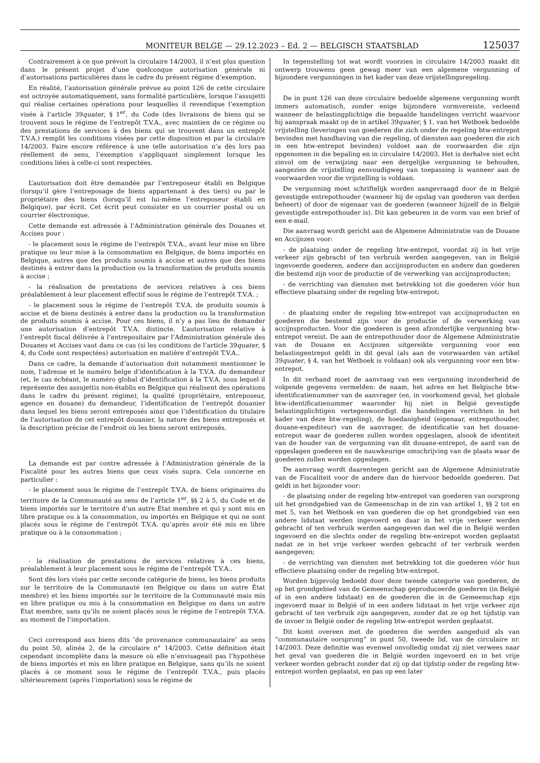MONITEUR BELGE — 29.12.2023 – Ed. 2 — BELGISCH STAATSBLAD
125037
Contrairement à ce que prévoit la circulaire 14/2003, il n’est plus question dans le présent projet d’une quelconque autorisation générale ni d’autorisations particulières dans le cadre du présent régime d’exemption.
En réalité, l’autorisation générale prévue au point 126 de cette circulaire est octroyée automatiquement, sans formalité particulière, lorsque l’assujetti qui réalise certaines opérations pour lesquelles il revendique l’exemption visée à l’article 39quater, § 1<sup>er</sup>, du Code (des livraisons de biens qui se trouvent sous le régime de l’entrepôt T.V.A., avec maintien de ce régime ou des prestations de services à des biens qui se trouvent dans un entrepôt T.V.A.) remplit les conditions visées par cette disposition et par la circulaire 14/2003. Faire encore référence à une telle autorisation n’a dès lors pas réellement de sens, l’exemption s’appliquant simplement lorsque les conditions liées à celle-ci sont respectées.
L’autorisation doit être demandée par l’entreposeur établi en Belgique (lorsqu’il gère l’entreposage de biens appartenant à des tiers) ou par le propriétaire des biens (lorsqu’il est lui-même l’entreposeur établi en Belgique), par écrit. Cet écrit peut consister en un courrier postal ou un courrier électronique.
Cette demande est adressée à l’Administration générale des Douanes et Accises pour :
- le placement sous le régime de l’entrepôt T.V.A., avant leur mise en libre pratique ou leur mise à la consommation en Belgique, de biens importés en Belgique, autres que des produits soumis à accise et autres que des biens destinés à entrer dans la production ou la transformation de produits soumis à accise ;
- la réalisation de prestations de services relatives à ces biens préalablement à leur placement effectif sous le régime de l’entrepôt T.V.A. ;
- le placement sous le régime de l’entrepôt T.V.A. de produits soumis à accise et de biens destinés à entrer dans la production ou la transformation de produits soumis à accise. Pour ces biens, il n’y a pas lieu de demander une autorisation d’entrepôt T.V.A. distincte. L’autorisation relative à l’entrepôt fiscal délivrée à l’entrepositaire par l’Administration générale des Douanes et Accises vaut dans ce cas (si les conditions de l’article 39quater, § 4, du Code sont respectées) autorisation en matière d’entrepôt T.V.A..
Dans ce cadre, la demande d’autorisation doit notamment mentionner le nom, l’adresse et le numéro belge d’identification à la T.V.A. du demandeur (et, le cas échéant, le numéro global d’identification à la T.V.A. sous lequel il représente des assujettis non-établis en Belgique qui réalisent des opérations dans le cadre du présent régime), la qualité (propriétaire, entreposeur, agence en douane) du demandeur, l’identification de l’entrepôt douanier dans lequel les biens seront entreposés ainsi que l’identification du titulaire de l’autorisation de cet entrepôt douanier, la nature des biens entreposés et la description précise de l’endroit où les biens seront entreposés.
La demande est par contre adressée à l’Administration générale de la Fiscalité pour les autres biens que ceux visés supra. Cela concerne en particulier :
- le placement sous le régime de l’entrepôt T.V.A. de biens originaires du territoire de la Communauté au sens de l’article 1<sup>er</sup>, §§ 2 à 5, du Code et de biens importés sur le territoire d’un autre État membre et qui y sont mis en libre pratique ou à la consommation, ou importés en Belgique et qui ne sont placés sous le régime de l’entrepôt T.V.A. qu’après avoir été mis en libre pratique ou à la consommation ;
- la réalisation de prestations de services relatives à ces biens, préalablement à leur placement sous le régime de l’entrepôt T.V.A..
Sont dès lors visés par cette seconde catégorie de biens, les biens produits sur le territoire de la Communauté (en Belgique ou dans un autre État membre) et les biens importés sur le territoire de la Communauté mais mis en libre pratique ou mis à la consommation en Belgique ou dans un autre État membre, sans qu’ils ne soient placés sous le régime de l’entrepôt T.V.A. au moment de l’importation.
Ceci correspond aux biens dits ″de provenance communautaire″ au sens du point 50, alinéa 2, de la circulaire n° 14/2003. Cette définition était cependant incomplète dans la mesure où elle n’envisageait pas l’hypothèse de biens importés et mis en libre pratique en Belgique, sans qu’ils ne soient placés à ce moment sous le régime de l’entrepôt T.V.A., puis placés ultérieurement (après l’importation) sous le régime de
In tegenstelling tot wat wordt voorzien in circulaire 14/2003 maakt dit ontwerp trouwens geen gewag meer van een algemene vergunning of bijzondere vergunningen in het kader van deze vrijstellingsregeling.
De in punt 126 van deze circulaire bedoelde algemene vergunning wordt immers automatisch, zonder enige bijzondere vormvereiste, verleend wanneer de belastingplichtige die bepaalde handelingen verricht waarvoor hij aanspraak maakt op de in artikel 39quater, § 1, van het Wetboek bedoelde vrijstelling (leveringen van goederen die zich onder de regeling btw-entrepot bevinden met handhaving van die regeling, of diensten aan goederen die zich in een btw-entrepot bevinden) voldoet aan de voorwaarden die zijn opgenomen in die bepaling en in circulaire 14/2003. Het is derhalve niet echt zinvol om de verwijzing naar een dergelijke vergunning te behouden, aangezien de vrijstelling eenvoudigweg van toepassing is wanneer aan de voorwaarden voor die vrijstelling is voldaan.
De vergunning moet schriftelijk worden aangevraagd door de in België gevestigde entrepothouder (wanneer hij de opslag van goederen van derden beheert) of door de eigenaar van de goederen (wanneer hijzelf de in België gevestigde entrepothouder is). Dit kan gebeuren in de vorm van een brief of een e-mail.
Die aanvraag wordt gericht aan de Algemene Administratie van de Douane en Accijnzen voor:
- de plaatsing onder de regeling btw-entrepot, voordat zij in het vrije verkeer zijn gebracht of ten verbruik werden aangegeven, van in België ingevoerde goederen, andere dan accijnsproducten en andere dan goederen die bestemd zijn voor de productie of de verwerking van accijnsproducten;
- de verrichting van diensten met betrekking tot die goederen vóór hun effectieve plaatsing onder de regeling btw-entrepot;
- de plaatsing onder de regeling btw-entrepot van accijnsproducten en goederen die bestemd zijn voor de productie of de verwerking van accijnsproducten. Voor die goederen is geen afzonderlijke vergunning btw-entrepot vereist. De aan de entrepothouder door de Algemene Administratie van de Douane en Accijnzen uitgereikte vergunning voor een belastingentrepot geldt in dit geval (als aan de voorwaarden van artikel 39quater, § 4, van het Wetboek is voldaan) ook als vergunning voor een btw-entrepot.
In dit verband moet de aanvraag van een vergunning inzonderheid de volgende gegevens vermelden: de naam, het adres en het Belgische btw-identificatienummer van de aanvrager (en, in voorkomend geval, het globale btw-identificatienummer waaronder hij niet in België gevestigde belastingplichtigen vertegenwoordigt die handelingen verrichten in het kader van deze btw-regeling), de hoedanigheid (eigenaar, entrepothouder, douane-expediteur) van de aanvrager, de identificatie van het douane-entrepot waar de goederen zullen worden opgeslagen, alsook de identiteit van de houder van de vergunning van dit douane-entrepot, de aard van de opgeslagen goederen en de nauwkeurige omschrijving van de plaats waar de goederen zullen worden opgeslagen.
De aanvraag wordt daarentegen gericht aan de Algemene Administratie van de Fiscaliteit voor de andere dan de hiervoor bedoelde goederen. Dat geldt in het bijzonder voor:
- de plaatsing onder de regeling btw-entrepot van goederen van oorsprong uit het grondgebied van de Gemeenschap in de zin van artikel 1, §§ 2 tot en met 5, van het Wetboek en van goederen die op het grondgebied van een andere lidstaat werden ingevoerd en daar in het vrije verkeer werden gebracht of ten verbruik werden aangegeven dan wel die in België werden ingevoerd en die slechts onder de regeling btw-entrepot worden geplaatst nadat ze in het vrije verkeer werden gebracht of ter verbruik werden aangegeven;
- de verrichting van diensten met betrekking tot die goederen vóór hun effectieve plaatsing onder de regeling btw-entrepot.
Worden bijgevolg bedoeld door deze tweede categorie van goederen, de op het grondgebied van de Gemeenschap geproduceerde goederen (in België of in een andere lidstaat) en de goederen die in de Gemeenschap zijn ingevoerd maar in België of in een andere lidstaat in het vrije verkeer zijn gebracht of ten verbruik zijn aangegeven, zonder dat ze op het tijdstip van de invoer in België onder de regeling btw-entrepot werden geplaatst.
Dit komt overeen met de goederen die werden aangeduid als van “communautaire oorsprong” in punt 50, tweede lid, van de circulaire nr. 14/2003. Deze definitie was evenwel onvolledig omdat zij niet verwees naar het geval van goederen die in België worden ingevoerd en in het vrije verkeer worden gebracht zonder dat zij op dat tijdstip onder de regeling btw-entrepot worden geplaatst, en pas op een later